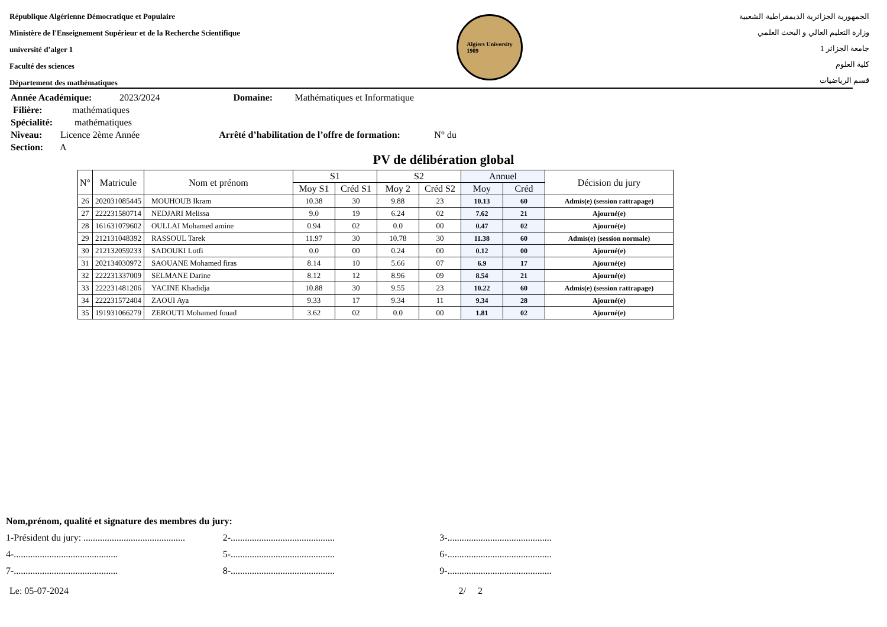République Algérienne Démocratique et Populaire
Ministère de l'Enseignement Supérieur et de la Recherche Scientifique
université d’alger 1
Faculté des sciences
Département des mathématiques
Algiers University
1909
الجمهورية الجزائرية الديمقراطية الشعبية
وزارة التعليم العالي و البحث العلمي
جامعة الجزائر 1
كلية العلوم
قسم الرياضيات
Année Académique: 2023/2024 Domaine: Mathématiques et Informatique
Filière: mathématiques
Spécialité: mathématiques
Niveau: Licence 2ème Année Arrêté d’habilitation de l’offre de formation: N° du
Section: A
PV de délibération global
| N° | Matricule | Nom et prénom | S1 | | S2 | | Annuel | | Décision du jury |
| --- | --- | --- | --- | --- | --- | --- | --- | --- | --- |
| | | | Moy S1 | Créd S1 | Moy 2 | Créd S2 | Moy | Créd | |
| 26 | 202031085445 | MOUHOUB Ikram | 10.38 | 30 | 9.88 | 23 | 10.13 | 60 | Admis(e) (session rattrapage) |
| 27 | 222231580714 | NEDJARI Melissa | 9.0 | 19 | 6.24 | 02 | 7.62 | 21 | Ajourné(e) |
| 28 | 161631079602 | OULLAI Mohamed amine | 0.94 | 02 | 0.0 | 00 | 0.47 | 02 | Ajourné(e) |
| 29 | 212131048392 | RASSOUL Tarek | 11.97 | 30 | 10.78 | 30 | 11.38 | 60 | Admis(e) (session normale) |
| 30 | 212132059233 | SADOUKI Lotfi | 0.0 | 00 | 0.24 | 00 | 0.12 | 00 | Ajourné(e) |
| 31 | 202134030972 | SAOUANE Mohamed firas | 8.14 | 10 | 5.66 | 07 | 6.9 | 17 | Ajourné(e) |
| 32 | 222231337009 | SELMANE Darine | 8.12 | 12 | 8.96 | 09 | 8.54 | 21 | Ajourné(e) |
| 33 | 222231481206 | YACINE Khadidja | 10.88 | 30 | 9.55 | 23 | 10.22 | 60 | Admis(e) (session rattrapage) |
| 34 | 222231572404 | ZAOUI Aya | 9.33 | 17 | 9.34 | 11 | 9.34 | 28 | Ajourné(e) |
| 35 | 191931066279 | ZEROUTI Mohamed fouad | 3.62 | 02 | 0.0 | 00 | 1.81 | 02 | Ajourné(e) |
Nom,prénom, qualité et signature des membres du jury:
1-Président du jury: ........................................... 2-............................................ 3-............................................
4-............................................ 5-............................................ 6-............................................
7-............................................ 8-............................................ 9-............................................
Le: 05-07-2024 2/ 2